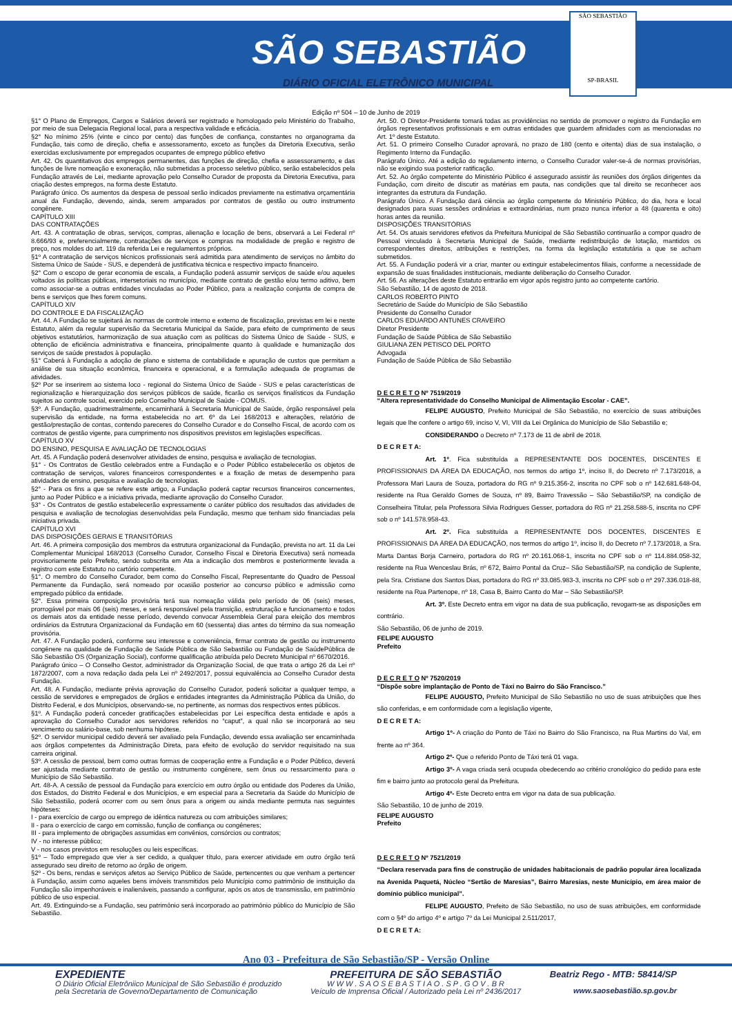SÃO SEBASTIÃO
DIÁRIO OFICIAL ELETRÔNICO MUNICIPAL
SÃO SEBASTIÃO
SP-BRASIL
Edição nº 504 – 10 de Junho de 2019
§1° O Plano de Empregos, Cargos e Salários deverá ser registrado e homologado pelo Ministério do Trabalho, por meio de sua Delegacia Regional local, para a respectiva validade e eficácia.
§2° No mínimo 25% (vinte e cinco por cento) das funções de confiança, constantes no organograma da Fundação, tais como de direção, chefia e assessoramento, exceto as funções da Diretoria Executiva, serão exercidas exclusivamente por empregados ocupantes de emprego público efetivo
Art. 42. Os quantitativos dos empregos permanentes, das funções de direção, chefia e assessoramento, e das funções de livre nomeação e exoneração, não submetidas a processo seletivo público, serão estabelecidos pela Fundação através de Lei, mediante aprovação pelo Conselho Curador de proposta da Diretoria Executiva, para criação destes empregos, na forma deste Estatuto.
Parágrafo único. Os aumentos da despesa de pessoal serão indicados previamente na estimativa orçamentária anual da Fundação, devendo, ainda, serem amparados por contratos de gestão ou outro instrumento congênere.
CAPÍTULO XIII
DAS CONTRATAÇÕES
Art. 43. A contratação de obras, serviços, compras, alienação e locação de bens, observará a Lei Federal nº 8.666/93 e, preferencialmente, contratações de serviços e compras na modalidade de pregão e registro de preço, nos moldes do art. 119 da referida Lei e regulamentos próprios.
§1º A contratação de serviços técnicos profissionais será admitida para atendimento de serviços no âmbito do Sistema Único de Saúde - SUS, e dependerá de justificativa técnica e respectivo impacto financeiro.
§2° Com o escopo de gerar economia de escala, a Fundação poderá assumir serviços de saúde e/ou aqueles voltados às políticas públicas, intersetoriais no município, mediante contrato de gestão e/ou termo aditivo, bem como associar-se a outras entidades vinculadas ao Poder Público, para a realização conjunta de compra de bens e serviços que lhes forem comuns.
CAPÍTULO XIV
DO CONTROLE E DA FISCALIZAÇÃO
Art. 44. A Fundação se sujeitará às normas de controle interno e externo de fiscalização, previstas em lei e neste Estatuto, além da regular supervisão da Secretaria Municipal da Saúde, para efeito de cumprimento de seus objetivos estatutários, harmonização de sua atuação com as políticas do Sistema Único de Saúde - SUS, e obtenção de eficiência administrativa e financeira, principalmente quanto à qualidade e humanização dos serviços de saúde prestados à população.
§1° Caberá à Fundação a adoção de plano e sistema de contabilidade e apuração de custos que permitam a análise de sua situação econômica, financeira e operacional, e a formulação adequada de programas de atividades.
§2º Por se inserirem ao sistema loco - regional do Sistema Único de Saúde - SUS e pelas características de regionalização e hierarquização dos serviços públicos de saúde, ficarão os serviços finalísticos da Fundação sujeitos ao controle social, exercido pelo Conselho Municipal de Saúde - COMUS.
§3º. A Fundação, quadrimestralmente, encaminhará à Secretaria Municipal de Saúde, órgão responsável pela supervisão da entidade, na forma estabelecida no art. 6º da Lei 168/2013 e alterações, relatório de gestão/prestação de contas, contendo pareceres do Conselho Curador e do Conselho Fiscal, de acordo com os contratos de gestão vigente, para cumprimento nos dispositivos previstos em legislações específicas.
CAPÍTULO XV
DO ENSINO, PESQUISA E AVALIAÇÃO DE TECNOLOGIAS
Art. 45. A Fundação poderá desenvolver atividades de ensino, pesquisa e avaliação de tecnologias.
§1° - Os Contratos de Gestão celebrados entre a Fundação e o Poder Público estabelecerão os objetos de contratação de serviços, valores financeiros correspondentes e a fixação de metas de desempenho para atividades de ensino, pesquisa e avaliação de tecnologias.
§2° - Para os fins a que se refere este artigo, a Fundação poderá captar recursos financeiros concernentes, junto ao Poder Público e a iniciativa privada, mediante aprovação do Conselho Curador.
§3° - Os Contratos de gestão estabelecerão expressamente o caráter público dos resultados das atividades de pesquisa e avaliação de tecnologias desenvolvidas pela Fundação, mesmo que tenham sido financiadas pela iniciativa privada.
CAPÍTULO XVI
DAS DISPOSIÇÕES GERAIS E TRANSITÓRIAS
Art. 46. A primeira composição dos membros da estrutura organizacional da Fundação, prevista no art. 11 da Lei Complementar Municipal 168/2013 (Conselho Curador, Conselho Fiscal e Diretoria Executiva) será nomeada provisoriamente pelo Prefeito, sendo subscrita em Ata a indicação dos membros e posteriormente levada a registro com este Estatuto no cartório competente.
§1°. O membro do Conselho Curador, bem como do Conselho Fiscal, Representante do Quadro de Pessoal Permanente da Fundação, será nomeado por ocasião posterior ao concurso público e admissão como empregado público da entidade.
§2°. Essa primeira composição provisória terá sua nomeação válida pelo período de 06 (seis) meses, prorrogável por mais 06 (seis) meses, e será responsável pela transição, estruturação e funcionamento e todos os demais atos da entidade nesse período, devendo convocar Assembleia Geral para eleição dos membros ordinários da Estrutura Organizacional da Fundação em 60 (sessenta) dias antes do término da sua nomeação provisória.
Art. 47. A Fundação poderá, conforme seu interesse e conveniência, firmar contrato de gestão ou instrumento congênere na qualidade de Fundação de Saúde Pública de São Sebastião ou Fundação de SaúdePública de São Sebastião OS (Organização Social), conforme qualificação atribuída pelo Decreto Municipal nº 6670/2016.
Parágrafo único – O Conselho Gestor, administrador da Organização Social, de que trata o artigo 26 da Lei nº 1872/2007, com a nova redação dada pela Lei nº 2492/2017, possui equivalência ao Conselho Curador desta Fundação.
Art. 48. A Fundação, mediante prévia aprovação do Conselho Curador, poderá solicitar a qualquer tempo, a cessão de servidores e empregados de órgãos e entidades integrantes da Administração Pública da União, do Distrito Federal, e dos Municípios, observando-se, no pertinente, as normas dos respectivos entes públicos.
§1º. A Fundação poderá conceder gratificações estabelecidas por Lei específica desta entidade e após a aprovação do Conselho Curador aos servidores referidos no “caput”, a qual não se incorporará ao seu vencimento ou salário-base, sob nenhuma hipótese.
§2º. O servidor municipal cedido deverá ser avaliado pela Fundação, devendo essa avaliação ser encaminhada aos órgãos competentes da Administração Direta, para efeito de evolução do servidor requisitado na sua carreira original.
§3º. A cessão de pessoal, bem como outras formas de cooperação entre a Fundação e o Poder Público, deverá ser ajustada mediante contrato de gestão ou instrumento congênere, sem ônus ou ressarcimento para o Município de São Sebastião.
Art. 48-A. A cessão de pessoal da Fundação para exercício em outro órgão ou entidade dos Poderes da União, dos Estados, do Distrito Federal e dos Municípios, e em especial para a Secretaria da Saúde do Município de São Sebastião, poderá ocorrer com ou sem ônus para a origem ou ainda mediante permuta nas seguintes hipóteses:
I - para exercício de cargo ou emprego de idêntica natureza ou com atribuições similares;
II - para o exercício de cargo em comissão, função de confiança ou congêneres;
III - para implemento de obrigações assumidas em convênios, consórcios ou contratos;
IV - no interesse público;
V - nos casos previstos em resoluções ou leis específicas.
§1º – Todo empregado que vier a ser cedido, a qualquer título, para exercer atividade em outro órgão terá assegurado seu direito de retorno ao órgão de origem.
§2º - Os bens, rendas e serviços afetos ao Serviço Público de Saúde, pertencentes ou que venham a pertencer à Fundação, assim como aqueles bens imóveis transmitidos pelo Município como patrimônio de instituição da Fundação são impenhoráveis e inalienáveis, passando a configurar, após os atos de transmissão, em patrimônio público de uso especial.
Art. 49. Extinguindo-se a Fundação, seu patrimônio será incorporado ao patrimônio público do Município de São Sebastião.
Art. 50. O Diretor-Presidente tomará todas as providências no sentido de promover o registro da Fundação em órgãos representativos profissionais e em outras entidades que guardem afinidades com as mencionadas no Art. 1º deste Estatuto.
Art. 51. O primeiro Conselho Curador aprovará, no prazo de 180 (cento e oitenta) dias de sua instalação, o Regimento Interno da Fundação.
Parágrafo Único. Até a edição do regulamento interno, o Conselho Curador valer-se-á de normas provisórias, não se exigindo sua posterior ratificação.
Art. 52. Ao órgão competente do Ministério Público é assegurado assistir às reuniões dos órgãos dirigentes da Fundação, com direito de discutir as matérias em pauta, nas condições que tal direito se reconhecer aos integrantes da estrutura da Fundação.
Parágrafo Único. A Fundação dará ciência ao órgão competente do Ministério Público, do dia, hora e local designados para suas sessões ordinárias e extraordinárias, num prazo nunca inferior a 48 (quarenta e oito) horas antes da reunião.
DISPOSIÇÕES TRANSITÓRIAS
Art. 54. Os atuais servidores efetivos da Prefeitura Municipal de São Sebastião continuarão a compor quadro de Pessoal vinculado à Secretaria Municipal de Saúde, mediante redistribuição de lotação, mantidos os correspondentes direitos, atribuições e restrições, na forma da legislação estatutária a que se acham submetidos.
Art. 55. A Fundação poderá vir a criar, manter ou extinguir estabelecimentos filiais, conforme a necessidade de expansão de suas finalidades institucionais, mediante deliberação do Conselho Curador.
Art. 56. As alterações deste Estatuto entrarão em vigor após registro junto ao competente cartório.
São Sebastião, 14 de agosto de 2018.
CARLOS ROBERTO PINTO
Secretário de Saúde do Município de São Sebastião
Presidente do Conselho Curador
CARLOS EDUARDO ANTUNES CRAVEIRO
Diretor Presidente
Fundação de Saúde Pública de São Sebastião
GIULIANA ZEN PETISCO DEL PORTO
Advogada
Fundação de Saúde Pública de São Sebastião
D E C R E T O Nº 7519/2019
“Altera representatividade do Conselho Municipal de Alimentação Escolar - CAE”.
FELIPE AUGUSTO, Prefeito Municipal de São Sebastião, no exercício de suas atribuições legais que lhe confere o artigo 69, inciso V, VI, VIII da Lei Orgânica do Município de São Sebastião e;
CONSIDERANDO o Decreto nº 7.173 de 11 de abril de 2018.
D E C R E T A:
Art. 1º. Fica substituída a REPRESENTANTE DOS DOCENTES, DISCENTES E PROFISSIONAIS DA ÁREA DA EDUCAÇÃO, nos termos do artigo 1º, inciso II, do Decreto nº 7.173/2018, a Professora Mari Laura de Souza, portadora do RG nº 9.215.356-2, inscrita no CPF sob o nº 142.681.648-04, residente na Rua Geraldo Gomes de Souza, nº 89, Bairro Travessão – São Sebastião/SP, na condição de Conselheira Titular, pela Professora Silvia Rodrigues Gesser, portadora do RG nº 21.258.588-5, inscrita no CPF sob o nº 141.578.958-43.
Art. 2º. Fica substituída a REPRESENTANTE DOS DOCENTES, DISCENTES E PROFISSIONAIS DA ÁREA DA EDUCAÇÃO, nos termos do artigo 1º, inciso II, do Decreto nº 7.173/2018, a Sra. Marta Dantas Borja Carneiro, portadora do RG nº 20.161.068-1, inscrita no CPF sob o nº 114.884.058-32, residente na Rua Wenceslau Brás, nº 672, Bairro Pontal da Cruz– São Sebastião/SP, na condição de Suplente, pela Sra. Cristiane dos Santos Dias, portadora do RG nº 33.085.983-3, inscrita no CPF sob o nº 297.336.018-88, residente na Rua Partenope, nº 18, Casa B, Bairro Canto do Mar – São Sebastião/SP.
Art. 3º. Este Decreto entra em vigor na data de sua publicação, revogam-se as disposições em contrário.
São Sebastião, 06 de junho de 2019.
FELIPE AUGUSTO
Prefeito
D E C R E T O Nº 7520/2019
“Dispõe sobre implantação de Ponto de Táxi no Bairro do São Francisco.”
FELIPE AUGUSTO, Prefeito Municipal de São Sebastião no uso de suas atribuições que lhes são conferidas, e em conformidade com a legislação vigente,
D E C R E T A:
Artigo 1º- A criação do Ponto de Táxi no Bairro do São Francisco, na Rua Martins do Val, em frente ao nº 364.
Artigo 2º- Que o referido Ponto de Táxi terá 01 vaga.
Artigo 3º- A vaga criada será ocupada obedecendo ao critério cronológico do pedido para este fim e bairro junto ao protocolo geral da Prefeitura.
Artigo 4º- Este Decreto entra em vigor na data de sua publicação.
São Sebastião, 10 de junho de 2019.
FELIPE AUGUSTO
Prefeito
D E C R E T O Nº 7521/2019
“Declara reservada para fins de construção de unidades habitacionais de padrão popular área localizada na Avenida Paquetá, Núcleo “Sertão de Maresias”, Bairro Maresias, neste Município, em área maior de domínio público municipal”.
FELIPE AUGUSTO, Prefeito de São Sebastião, no uso de suas atribuições, em conformidade com o §4º do artigo 4º e artigo 7º da Lei Municipal 2.511/2017,
D E C R E T A:
Ano 03 - Prefeitura de São Sebastião/SP - Versão Online
EXPEDIENTE
O Diário Oficial Eletrôniico Municipal de São Sebastião é produzido
pela Secretaria de Governo/Departamento de Comunicação
PREFEITURA DE SÃO SEBASTIÃO
W W W . S A O S E B A S T I A O . S P . G O V . B R
Veículo de Imprensa Oficial / Autorizado pela Lei nº 2436/2017
Beatriz Rego - MTB: 58414/SP
www.saosebastião.sp.gov.br